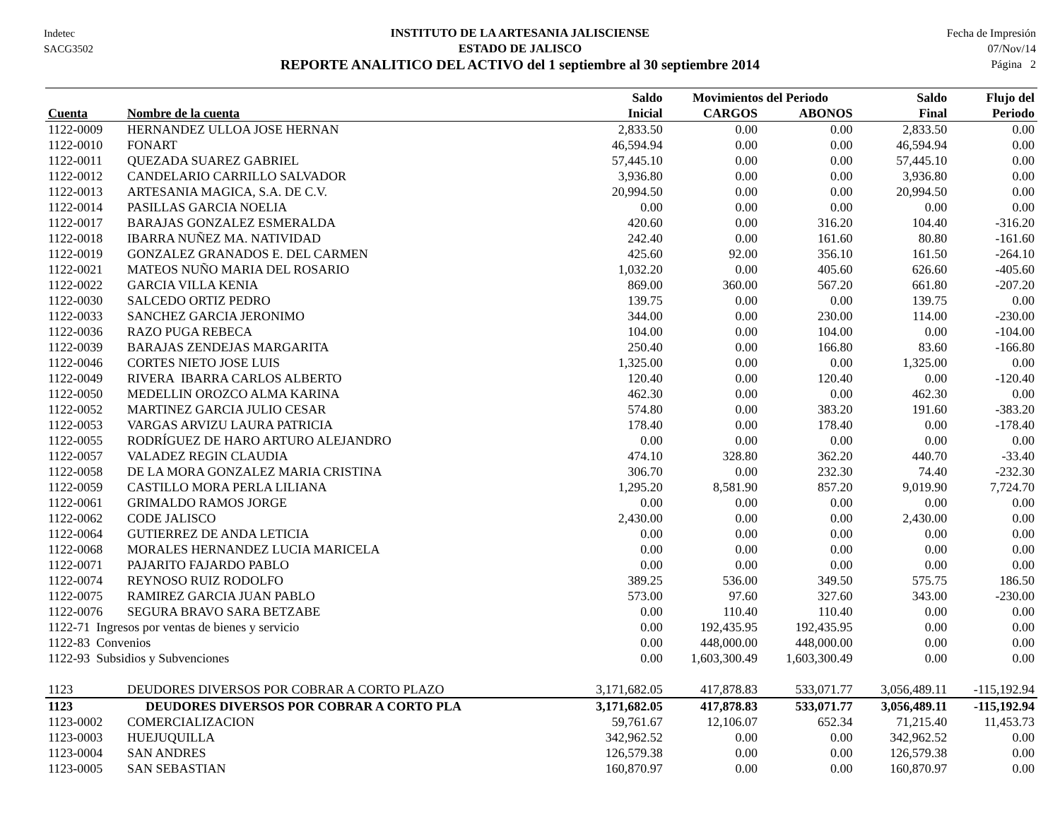Indetec
SACG3502
INSTITUTO DE LA ARTESANIA JALISCIENSE
ESTADO DE JALISCO
REPORTE ANALITICO DEL ACTIVO del 1 septiembre al 30 septiembre 2014
Fecha de Impresión
07/Nov/14
Página 2
| | | Saldo | Movimientos del Periodo | | Saldo | Flujo del |
| --- | --- | --- | --- | --- | --- | --- |
| Cuenta | Nombre de la cuenta | Inicial | CARGOS | ABONOS | Final | Periodo |
| 1122-0009 | HERNANDEZ ULLOA JOSE HERNAN | 2,833.50 | 0.00 | 0.00 | 2,833.50 | 0.00 |
| 1122-0010 | FONART | 46,594.94 | 0.00 | 0.00 | 46,594.94 | 0.00 |
| 1122-0011 | QUEZADA SUAREZ GABRIEL | 57,445.10 | 0.00 | 0.00 | 57,445.10 | 0.00 |
| 1122-0012 | CANDELARIO CARRILLO SALVADOR | 3,936.80 | 0.00 | 0.00 | 3,936.80 | 0.00 |
| 1122-0013 | ARTESANIA MAGICA, S.A. DE C.V. | 20,994.50 | 0.00 | 0.00 | 20,994.50 | 0.00 |
| 1122-0014 | PASILLAS GARCIA NOELIA | 0.00 | 0.00 | 0.00 | 0.00 | 0.00 |
| 1122-0017 | BARAJAS GONZALEZ ESMERALDA | 420.60 | 0.00 | 316.20 | 104.40 | -316.20 |
| 1122-0018 | IBARRA NUÑEZ MA. NATIVIDAD | 242.40 | 0.00 | 161.60 | 80.80 | -161.60 |
| 1122-0019 | GONZALEZ GRANADOS E. DEL CARMEN | 425.60 | 92.00 | 356.10 | 161.50 | -264.10 |
| 1122-0021 | MATEOS NUÑO MARIA DEL ROSARIO | 1,032.20 | 0.00 | 405.60 | 626.60 | -405.60 |
| 1122-0022 | GARCIA VILLA KENIA | 869.00 | 360.00 | 567.20 | 661.80 | -207.20 |
| 1122-0030 | SALCEDO ORTIZ PEDRO | 139.75 | 0.00 | 0.00 | 139.75 | 0.00 |
| 1122-0033 | SANCHEZ GARCIA JERONIMO | 344.00 | 0.00 | 230.00 | 114.00 | -230.00 |
| 1122-0036 | RAZO PUGA REBECA | 104.00 | 0.00 | 104.00 | 0.00 | -104.00 |
| 1122-0039 | BARAJAS ZENDEJAS MARGARITA | 250.40 | 0.00 | 166.80 | 83.60 | -166.80 |
| 1122-0046 | CORTES NIETO JOSE LUIS | 1,325.00 | 0.00 | 0.00 | 1,325.00 | 0.00 |
| 1122-0049 | RIVERA IBARRA CARLOS ALBERTO | 120.40 | 0.00 | 120.40 | 0.00 | -120.40 |
| 1122-0050 | MEDELLIN OROZCO ALMA KARINA | 462.30 | 0.00 | 0.00 | 462.30 | 0.00 |
| 1122-0052 | MARTINEZ GARCIA JULIO CESAR | 574.80 | 0.00 | 383.20 | 191.60 | -383.20 |
| 1122-0053 | VARGAS ARVIZU LAURA PATRICIA | 178.40 | 0.00 | 178.40 | 0.00 | -178.40 |
| 1122-0055 | RODRÍGUEZ DE HARO ARTURO ALEJANDRO | 0.00 | 0.00 | 0.00 | 0.00 | 0.00 |
| 1122-0057 | VALADEZ REGIN CLAUDIA | 474.10 | 328.80 | 362.20 | 440.70 | -33.40 |
| 1122-0058 | DE LA MORA GONZALEZ MARIA CRISTINA | 306.70 | 0.00 | 232.30 | 74.40 | -232.30 |
| 1122-0059 | CASTILLO MORA PERLA LILIANA | 1,295.20 | 8,581.90 | 857.20 | 9,019.90 | 7,724.70 |
| 1122-0061 | GRIMALDO RAMOS JORGE | 0.00 | 0.00 | 0.00 | 0.00 | 0.00 |
| 1122-0062 | CODE JALISCO | 2,430.00 | 0.00 | 0.00 | 2,430.00 | 0.00 |
| 1122-0064 | GUTIERREZ DE ANDA LETICIA | 0.00 | 0.00 | 0.00 | 0.00 | 0.00 |
| 1122-0068 | MORALES HERNANDEZ LUCIA MARICELA | 0.00 | 0.00 | 0.00 | 0.00 | 0.00 |
| 1122-0071 | PAJARITO FAJARDO PABLO | 0.00 | 0.00 | 0.00 | 0.00 | 0.00 |
| 1122-0074 | REYNOSO RUIZ RODOLFO | 389.25 | 536.00 | 349.50 | 575.75 | 186.50 |
| 1122-0075 | RAMIREZ GARCIA JUAN PABLO | 573.00 | 97.60 | 327.60 | 343.00 | -230.00 |
| 1122-0076 | SEGURA BRAVO SARA BETZABE | 0.00 | 110.40 | 110.40 | 0.00 | 0.00 |
| 1122-71 Ingresos por ventas de bienes y servicio | | 0.00 | 192,435.95 | 192,435.95 | 0.00 | 0.00 |
| 1122-83 Convenios | | 0.00 | 448,000.00 | 448,000.00 | 0.00 | 0.00 |
| 1122-93 Subsidios y Subvenciones | | 0.00 | 1,603,300.49 | 1,603,300.49 | 0.00 | 0.00 |
| 1123 | DEUDORES DIVERSOS POR COBRAR A CORTO PLAZO | 3,171,682.05 | 417,878.83 | 533,071.77 | 3,056,489.11 | -115,192.94 |
| 1123 | DEUDORES DIVERSOS POR COBRAR A CORTO PLA | 3,171,682.05 | 417,878.83 | 533,071.77 | 3,056,489.11 | -115,192.94 |
| 1123-0002 | COMERCIALIZACION | 59,761.67 | 12,106.07 | 652.34 | 71,215.40 | 11,453.73 |
| 1123-0003 | HUEJUQUILLA | 342,962.52 | 0.00 | 0.00 | 342,962.52 | 0.00 |
| 1123-0004 | SAN ANDRES | 126,579.38 | 0.00 | 0.00 | 126,579.38 | 0.00 |
| 1123-0005 | SAN SEBASTIAN | 160,870.97 | 0.00 | 0.00 | 160,870.97 | 0.00 |